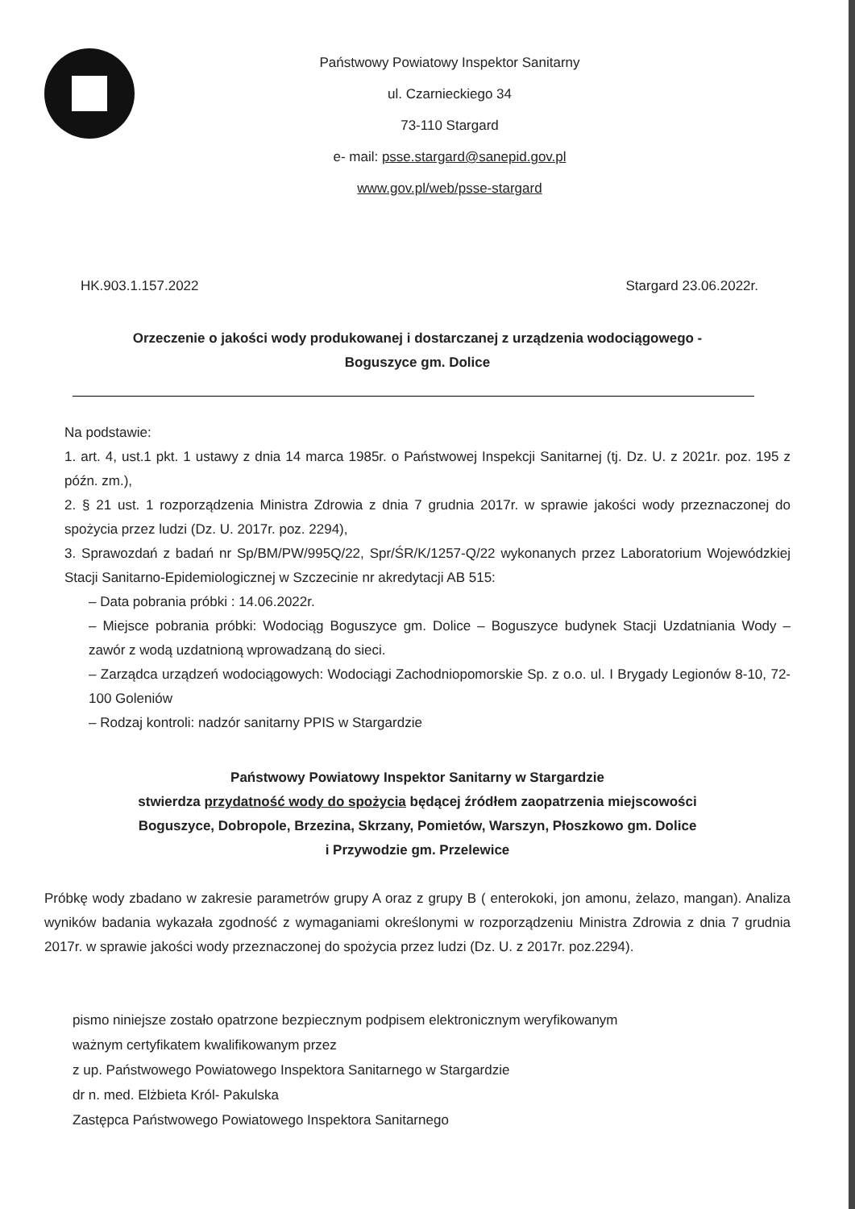Państwowy Powiatowy Inspektor Sanitarny
ul. Czarnieckiego 34
73-110 Stargard
e- mail: psse.stargard@sanepid.gov.pl
www.gov.pl/web/psse-stargard
HK.903.1.157.2022 Stargard 23.06.2022r.
Orzeczenie o jakości wody produkowanej i dostarczanej z urządzenia wodociągowego -
Boguszyce gm. Dolice
Na podstawie:
1. art. 4, ust.1 pkt. 1 ustawy z dnia 14 marca 1985r. o Państwowej Inspekcji Sanitarnej (tj. Dz. U. z 2021r. poz. 195 z późn. zm.),
2. § 21 ust. 1 rozporządzenia Ministra Zdrowia z dnia 7 grudnia 2017r. w sprawie jakości wody przeznaczonej do spożycia przez ludzi (Dz. U. 2017r. poz. 2294),
3. Sprawozdań z badań nr Sp/BM/PW/995Q/22, Spr/ŚR/K/1257-Q/22 wykonanych przez Laboratorium Wojewódzkiej Stacji Sanitarno-Epidemiologicznej w Szczecinie nr akredytacji AB 515:
– Data pobrania próbki : 14.06.2022r.
– Miejsce pobrania próbki: Wodociąg Boguszyce gm. Dolice – Boguszyce budynek Stacji Uzdatniania Wody – zawór z wodą uzdatnioną wprowadzaną do sieci.
– Zarządca urządzeń wodociągowych: Wodociągi Zachodniopomorskie Sp. z o.o. ul. I Brygady Legionów 8-10, 72-100 Goleniów
– Rodzaj kontroli: nadzór sanitarny PPIS w Stargardzie
Państwowy Powiatowy Inspektor Sanitarny w Stargardzie
stwierdza przydatność wody do spożycia będącej źródłem zaopatrzenia miejscowości
Boguszyce, Dobropole, Brzezina, Skrzany, Pomietów, Warszyn, Płoszkowo gm. Dolice
i Przywodzie gm. Przelewice
Próbkę wody zbadano w zakresie parametrów grupy A oraz z grupy B ( enterokoki, jon amonu, żelazo, mangan). Analiza wyników badania wykazała zgodność z wymaganiami określonymi w rozporządzeniu Ministra Zdrowia z dnia 7 grudnia 2017r. w sprawie jakości wody przeznaczonej do spożycia przez ludzi (Dz. U. z 2017r. poz.2294).
pismo niniejsze zostało opatrzone bezpiecznym podpisem elektronicznym weryfikowanym
ważnym certyfikatem kwalifikowanym przez
z up. Państwowego Powiatowego Inspektora Sanitarnego w Stargardzie
dr n. med. Elżbieta Król- Pakulska
Zastępca Państwowego Powiatowego Inspektora Sanitarnego